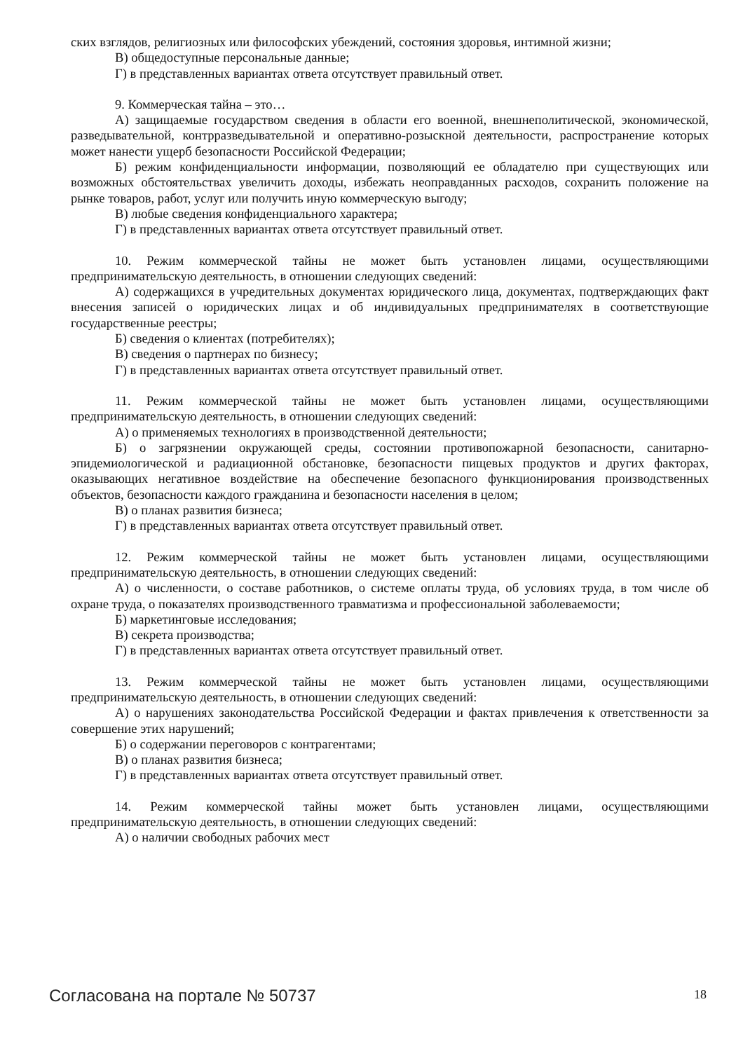ских взглядов, религиозных или философских убеждений, состояния здоровья, интимной жизни;
В) общедоступные персональные данные;
Г) в представленных вариантах ответа отсутствует правильный ответ.
9. Коммерческая тайна – это…
А) защищаемые государством сведения в области его военной, внешнеполитической, экономической, разведывательной, контрразведывательной и оперативно-розыскной деятельности, распространение которых может нанести ущерб безопасности Российской Федерации;
Б) режим конфиденциальности информации, позволяющий ее обладателю при существующих или возможных обстоятельствах увеличить доходы, избежать неоправданных расходов, сохранить положение на рынке товаров, работ, услуг или получить иную коммерческую выгоду;
В) любые сведения конфиденциального характера;
Г) в представленных вариантах ответа отсутствует правильный ответ.
10. Режим коммерческой тайны не может быть установлен лицами, осуществляющими предпринимательскую деятельность, в отношении следующих сведений:
А) содержащихся в учредительных документах юридического лица, документах, подтверждающих факт внесения записей о юридических лицах и об индивидуальных предпринимателях в соответствующие государственные реестры;
Б) сведения о клиентах (потребителях);
В) сведения о партнерах по бизнесу;
Г) в представленных вариантах ответа отсутствует правильный ответ.
11. Режим коммерческой тайны не может быть установлен лицами, осуществляющими предпринимательскую деятельность, в отношении следующих сведений:
А) о применяемых технологиях в производственной деятельности;
Б) о загрязнении окружающей среды, состоянии противопожарной безопасности, санитарно-эпидемиологической и радиационной обстановке, безопасности пищевых продуктов и других факторах, оказывающих негативное воздействие на обеспечение безопасного функционирования производственных объектов, безопасности каждого гражданина и безопасности населения в целом;
В) о планах развития бизнеса;
Г) в представленных вариантах ответа отсутствует правильный ответ.
12. Режим коммерческой тайны не может быть установлен лицами, осуществляющими предпринимательскую деятельность, в отношении следующих сведений:
А) о численности, о составе работников, о системе оплаты труда, об условиях труда, в том числе об охране труда, о показателях производственного травматизма и профессиональной заболеваемости;
Б) маркетинговые исследования;
В) секрета производства;
Г) в представленных вариантах ответа отсутствует правильный ответ.
13. Режим коммерческой тайны не может быть установлен лицами, осуществляющими предпринимательскую деятельность, в отношении следующих сведений:
А) о нарушениях законодательства Российской Федерации и фактах привлечения к ответственности за совершение этих нарушений;
Б) о содержании переговоров с контрагентами;
В) о планах развития бизнеса;
Г) в представленных вариантах ответа отсутствует правильный ответ.
14. Режим коммерческой тайны может быть установлен лицами, осуществляющими предпринимательскую деятельность, в отношении следующих сведений:
А) о наличии свободных рабочих мест
Согласована на портале № 50737 18